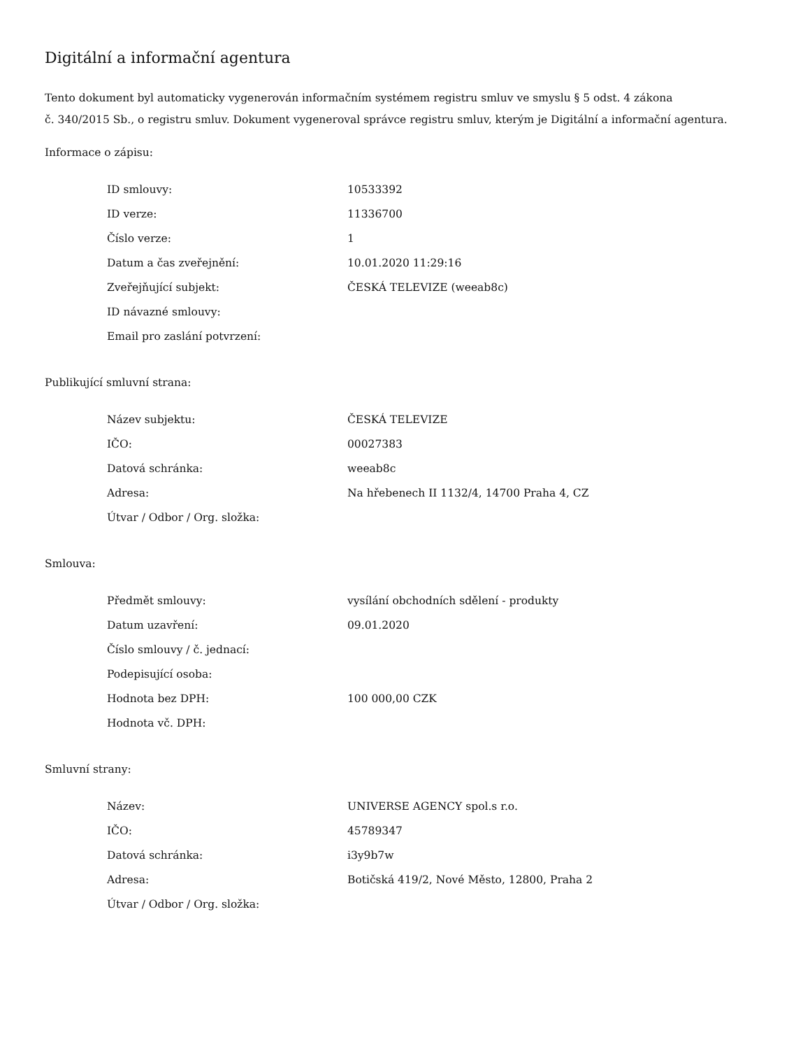Digitální a informační agentura
Tento dokument byl automaticky vygenerován informačním systémem registru smluv ve smyslu § 5 odst. 4 zákona
č. 340/2015 Sb., o registru smluv. Dokument vygeneroval správce registru smluv, kterým je Digitální a informační agentura.
Informace o zápisu:
| ID smlouvy: | 10533392 |
| ID verze: | 11336700 |
| Číslo verze: | 1 |
| Datum a čas zveřejnění: | 10.01.2020 11:29:16 |
| Zveřejňující subjekt: | ČESKÁ TELEVIZE (weeab8c) |
| ID návazné smlouvy: | |
| Email pro zaslání potvrzení: | |
Publikující smluvní strana:
| Název subjektu: | ČESKÁ TELEVIZE |
| IČO: | 00027383 |
| Datová schránka: | weeab8c |
| Adresa: | Na hřebenech II 1132/4, 14700 Praha 4, CZ |
| Útvar / Odbor / Org. složka: | |
Smlouva:
| Předmět smlouvy: | vysílání obchodních sdělení - produkty |
| Datum uzavření: | 09.01.2020 |
| Číslo smlouvy / č. jednací: | |
| Podepisující osoba: | |
| Hodnota bez DPH: | 100 000,00 CZK |
| Hodnota vč. DPH: | |
Smluvní strany:
| Název: | UNIVERSE AGENCY spol.s r.o. |
| IČO: | 45789347 |
| Datová schránka: | i3y9b7w |
| Adresa: | Botičská 419/2, Nové Město, 12800, Praha 2 |
| Útvar / Odbor / Org. složka: | |